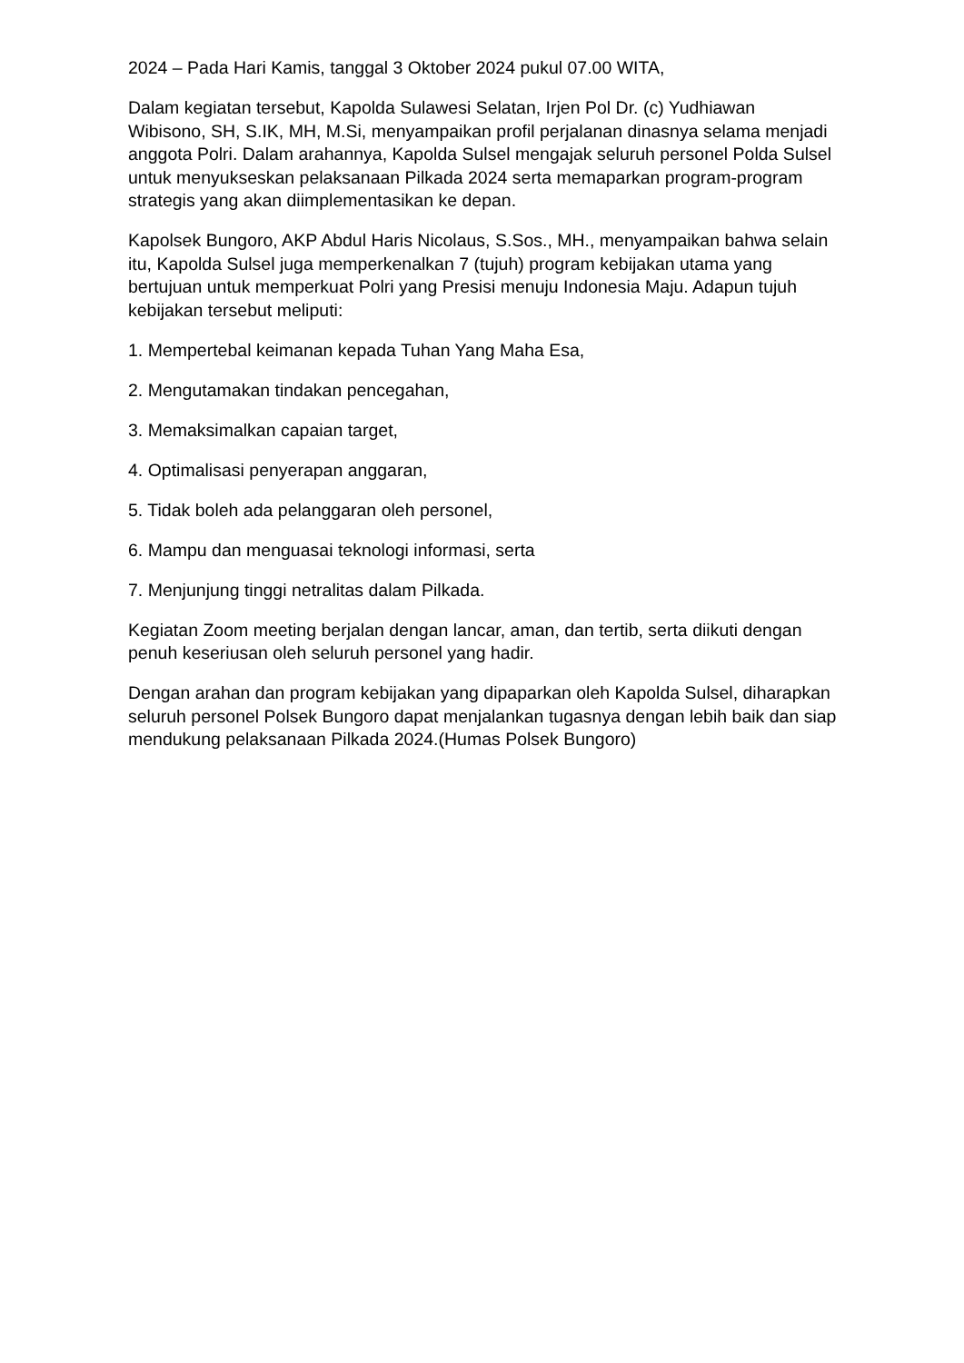2024 – Pada Hari Kamis, tanggal 3 Oktober 2024 pukul 07.00 WITA,
Dalam kegiatan tersebut, Kapolda Sulawesi Selatan, Irjen Pol Dr. (c) Yudhiawan Wibisono, SH, S.IK, MH, M.Si, menyampaikan profil perjalanan dinasnya selama menjadi anggota Polri. Dalam arahannya, Kapolda Sulsel mengajak seluruh personel Polda Sulsel untuk menyukseskan pelaksanaan Pilkada 2024 serta memaparkan program-program strategis yang akan diimplementasikan ke depan.
Kapolsek Bungoro, AKP Abdul Haris Nicolaus, S.Sos., MH., menyampaikan bahwa selain itu, Kapolda Sulsel juga memperkenalkan 7 (tujuh) program kebijakan utama yang bertujuan untuk memperkuat Polri yang Presisi menuju Indonesia Maju. Adapun tujuh kebijakan tersebut meliputi:
1. Mempertebal keimanan kepada Tuhan Yang Maha Esa,
2. Mengutamakan tindakan pencegahan,
3. Memaksimalkan capaian target,
4. Optimalisasi penyerapan anggaran,
5. Tidak boleh ada pelanggaran oleh personel,
6. Mampu dan menguasai teknologi informasi, serta
7. Menjunjung tinggi netralitas dalam Pilkada.
Kegiatan Zoom meeting berjalan dengan lancar, aman, dan tertib, serta diikuti dengan penuh keseriusan oleh seluruh personel yang hadir.
Dengan arahan dan program kebijakan yang dipaparkan oleh Kapolda Sulsel, diharapkan seluruh personel Polsek Bungoro dapat menjalankan tugasnya dengan lebih baik dan siap mendukung pelaksanaan Pilkada 2024.(Humas Polsek Bungoro)